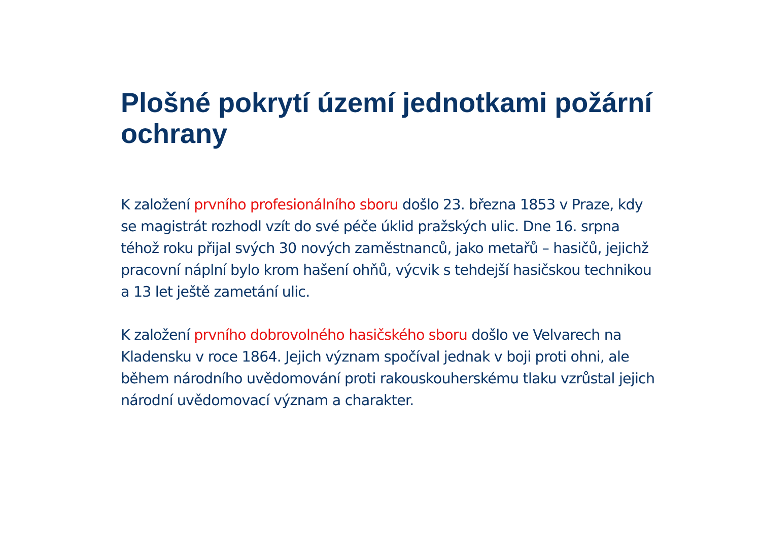Plošné pokrytí území jednotkami požární ochrany
K založení prvního profesionálního sboru došlo 23. března 1853 v Praze, kdy se magistrát rozhodl vzít do své péče úklid pražských ulic. Dne 16. srpna téhož roku přijal svých 30 nových zaměstnanců, jako metařů – hasičů, jejichž pracovní náplní bylo krom hašení ohňů, výcvik s tehdejší hasičskou technikou a 13 let ještě zametání ulic.
K založení prvního dobrovolného hasičského sboru došlo ve Velvarech na Kladensku v roce 1864. Jejich význam spočíval jednak v boji proti ohni, ale během národního uvědomování proti rakouskouherskému tlaku vzrůstal jejich národní uvědomovací význam a charakter.